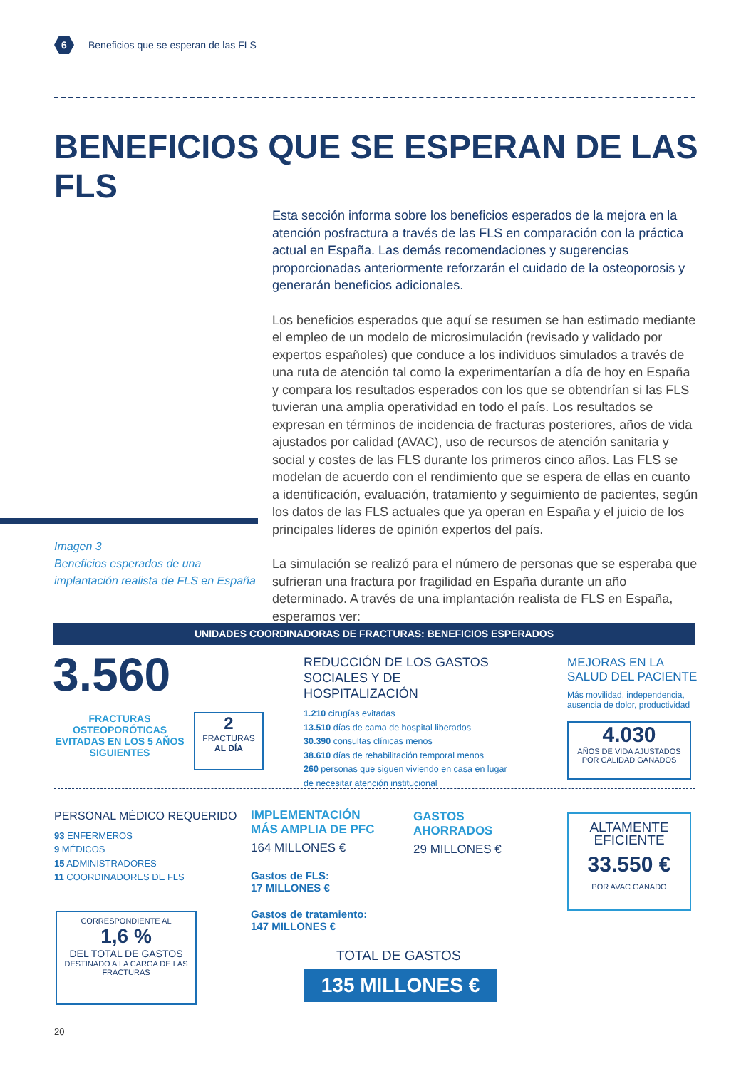6
Beneficios que se esperan de las FLS
BENEFICIOS QUE SE ESPERAN DE LAS FLS
Esta sección informa sobre los beneficios esperados de la mejora en la atención posfractura a través de las FLS en comparación con la práctica actual en España. Las demás recomendaciones y sugerencias proporcionadas anteriormente reforzarán el cuidado de la osteoporosis y generarán beneficios adicionales.
Los beneficios esperados que aquí se resumen se han estimado mediante el empleo de un modelo de microsimulación (revisado y validado por expertos españoles) que conduce a los individuos simulados a través de una ruta de atención tal como la experimentarían a día de hoy en España y compara los resultados esperados con los que se obtendrían si las FLS tuvieran una amplia operatividad en todo el país. Los resultados se expresan en términos de incidencia de fracturas posteriores, años de vida ajustados por calidad (AVAC), uso de recursos de atención sanitaria y social y costes de las FLS durante los primeros cinco años. Las FLS se modelan de acuerdo con el rendimiento que se espera de ellas en cuanto a identificación, evaluación, tratamiento y seguimiento de pacientes, según los datos de las FLS actuales que ya operan en España y el juicio de los principales líderes de opinión expertos del país.
La simulación se realizó para el número de personas que se esperaba que sufrieran una fractura por fragilidad en España durante un año determinado. A través de una implantación realista de FLS en España, esperamos ver:
Imagen 3
Beneficios esperados de una
implantación realista de FLS en España
UNIDADES COORDINADORAS DE FRACTURAS: BENEFICIOS ESPERADOS
3.560
FRACTURAS OSTEOPORÓTICAS EVITADAS EN LOS 5 AÑOS SIGUIENTES
2
FRACTURAS
AL DÍA
REDUCCIÓN DE LOS GASTOS SOCIALES Y DE HOSPITALIZACIÓN
1.210 cirugías evitadas
13.510 días de cama de hospital liberados
30.390 consultas clínicas menos
38.610 días de rehabilitación temporal menos
260 personas que siguen viviendo en casa en lugar de necesitar atención institucional
MEJORAS EN LA SALUD DEL PACIENTE
Más movilidad, independencia, ausencia de dolor, productividad
4.030
AÑOS DE VIDA AJUSTADOS POR CALIDAD GANADOS
PERSONAL MÉDICO REQUERIDO
93 ENFERMEROS
9 MÉDICOS
15 ADMINISTRADORES
11 COORDINADORES DE FLS
CORRESPONDIENTE AL
1,6 %
DEL TOTAL DE GASTOS
DESTINADO A LA CARGA DE LAS FRACTURAS
IMPLEMENTACIÓN
MÁS AMPLIA DE PFC
164 MILLONES €
Gastos de FLS:
17 MILLONES €
Gastos de tratamiento:
147 MILLONES €
GASTOS
AHORRADOS
29 MILLONES €
TOTAL DE GASTOS
135 MILLONES €
ALTAMENTE
EFICIENTE
33.550 €
POR AVAC GANADO
20